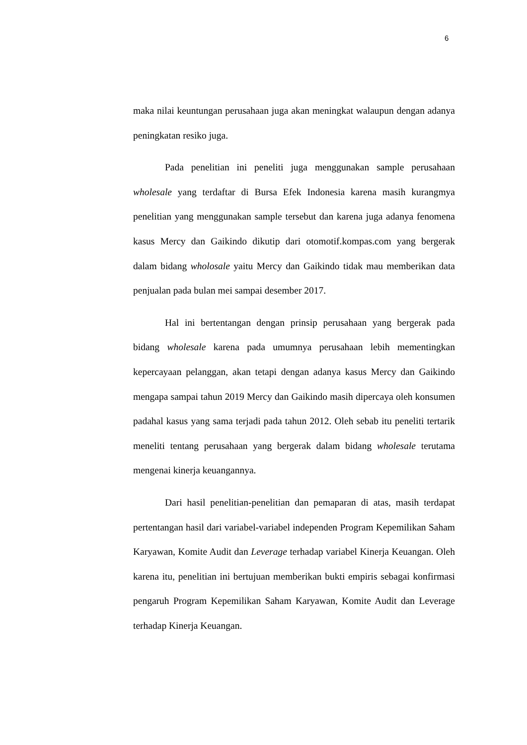6
maka nilai keuntungan perusahaan juga akan meningkat walaupun dengan adanya peningkatan resiko juga.
Pada penelitian ini peneliti juga menggunakan sample perusahaan wholesale yang terdaftar di Bursa Efek Indonesia karena masih kurangmya penelitian yang menggunakan sample tersebut dan karena juga adanya fenomena kasus Mercy dan Gaikindo dikutip dari otomotif.kompas.com yang bergerak dalam bidang wholosale yaitu Mercy dan Gaikindo tidak mau memberikan data penjualan pada bulan mei sampai desember 2017.
Hal ini bertentangan dengan prinsip perusahaan yang bergerak pada bidang wholesale karena pada umumnya perusahaan lebih mementingkan kepercayaan pelanggan, akan tetapi dengan adanya kasus Mercy dan Gaikindo mengapa sampai tahun 2019 Mercy dan Gaikindo masih dipercaya oleh konsumen padahal kasus yang sama terjadi pada tahun 2012. Oleh sebab itu peneliti tertarik meneliti tentang perusahaan yang bergerak dalam bidang wholesale terutama mengenai kinerja keuangannya.
Dari hasil penelitian-penelitian dan pemaparan di atas, masih terdapat pertentangan hasil dari variabel-variabel independen Program Kepemilikan Saham Karyawan, Komite Audit dan Leverage terhadap variabel Kinerja Keuangan. Oleh karena itu, penelitian ini bertujuan memberikan bukti empiris sebagai konfirmasi pengaruh Program Kepemilikan Saham Karyawan, Komite Audit dan Leverage terhadap Kinerja Keuangan.